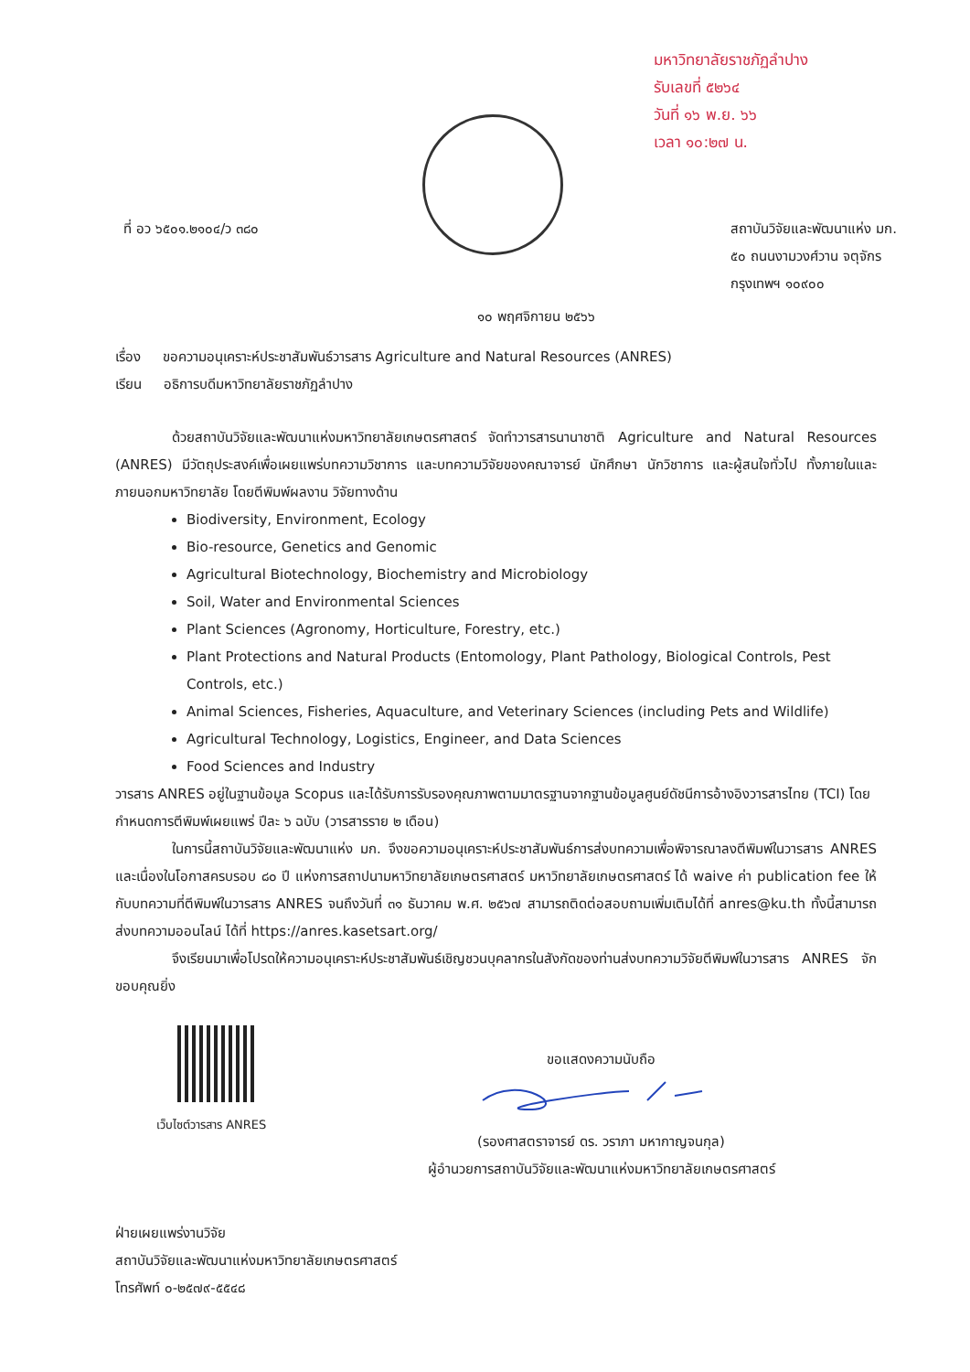มหาวิทยาลัยราชภัฏลำปาง
รับเลขที่ ๕๒๖๔
วันที่ ๑๖ พ.ย. ๖๖
เวลา ๑๐:๒๗ น.
ที่ อว ๖๕๐๑.๒๑๐๔/ว ๓๘๐ สถาบันวิจัยและพัฒนาแห่ง มก.
๕๐ ถนนงามวงศ์วาน จตุจักร
กรุงเทพฯ ๑๐๙๐๐
๑๐ พฤศจิกายน ๒๕๖๖
เรื่อง ขอความอนุเคราะห์ประชาสัมพันธ์วารสาร Agriculture and Natural Resources (ANRES)
เรียน อธิการบดีมหาวิทยาลัยราชภัฏลำปาง
ด้วยสถาบันวิจัยและพัฒนาแห่งมหาวิทยาลัยเกษตรศาสตร์ จัดทำวารสารนานาชาติ Agriculture and Natural Resources (ANRES) มีวัตถุประสงค์เพื่อเผยแพร่บทความวิชาการ และบทความวิจัยของคณาจารย์ นักศึกษา นักวิชาการ และผู้สนใจทั่วไป ทั้งภายในและภายนอกมหาวิทยาลัย โดยตีพิมพ์ผลงาน วิจัยทางด้าน
Biodiversity, Environment, Ecology
Bio-resource, Genetics and Genomic
Agricultural Biotechnology, Biochemistry and Microbiology
Soil, Water and Environmental Sciences
Plant Sciences (Agronomy, Horticulture, Forestry, etc.)
Plant Protections and Natural Products (Entomology, Plant Pathology, Biological Controls, Pest Controls, etc.)
Animal Sciences, Fisheries, Aquaculture, and Veterinary Sciences (including Pets and Wildlife)
Agricultural Technology, Logistics, Engineer, and Data Sciences
Food Sciences and Industry
วารสาร ANRES อยู่ในฐานข้อมูล Scopus และได้รับการรับรองคุณภาพตามมาตรฐานจากฐานข้อมูลศูนย์ดัชนีการอ้างอิงวารสารไทย (TCI) โดยกำหนดการตีพิมพ์เผยแพร่ ปีละ ๖ ฉบับ (วารสารราย ๒ เดือน)
ในการนี้สถาบันวิจัยและพัฒนาแห่ง มก. จึงขอความอนุเคราะห์ประชาสัมพันธ์การส่งบทความเพื่อพิจารณาลงตีพิมพ์ในวารสาร ANRES และเนื่องในโอกาสครบรอบ ๘๐ ปี แห่งการสถาปนามหาวิทยาลัยเกษตรศาสตร์ มหาวิทยาลัยเกษตรศาสตร์ ได้ waive ค่า publication fee ให้กับบทความที่ตีพิมพ์ในวารสาร ANRES จนถึงวันที่ ๓๑ ธันวาคม พ.ศ. ๒๕๖๗ สามารถติดต่อสอบถามเพิ่มเติมได้ที่ anres@ku.th ทั้งนี้สามารถส่งบทความออนไลน์ ได้ที่ https://anres.kasetsart.org/
จึงเรียนมาเพื่อโปรดให้ความอนุเคราะห์ประชาสัมพันธ์เชิญชวนบุคลากรในสังกัดของท่านส่งบทความวิจัยตีพิมพ์ในวารสาร ANRES จักขอบคุณยิ่ง
เว็บไซต์วารสาร ANRES
ขอแสดงความนับถือ
(รองศาสตราจารย์ ดร. วราภา มหากาญจนกุล)
ผู้อำนวยการสถาบันวิจัยและพัฒนาแห่งมหาวิทยาลัยเกษตรศาสตร์
ฝ่ายเผยแพร่งานวิจัย
สถาบันวิจัยและพัฒนาแห่งมหาวิทยาลัยเกษตรศาสตร์
โทรศัพท์ ๐-๒๕๗๙-๕๕๔๘